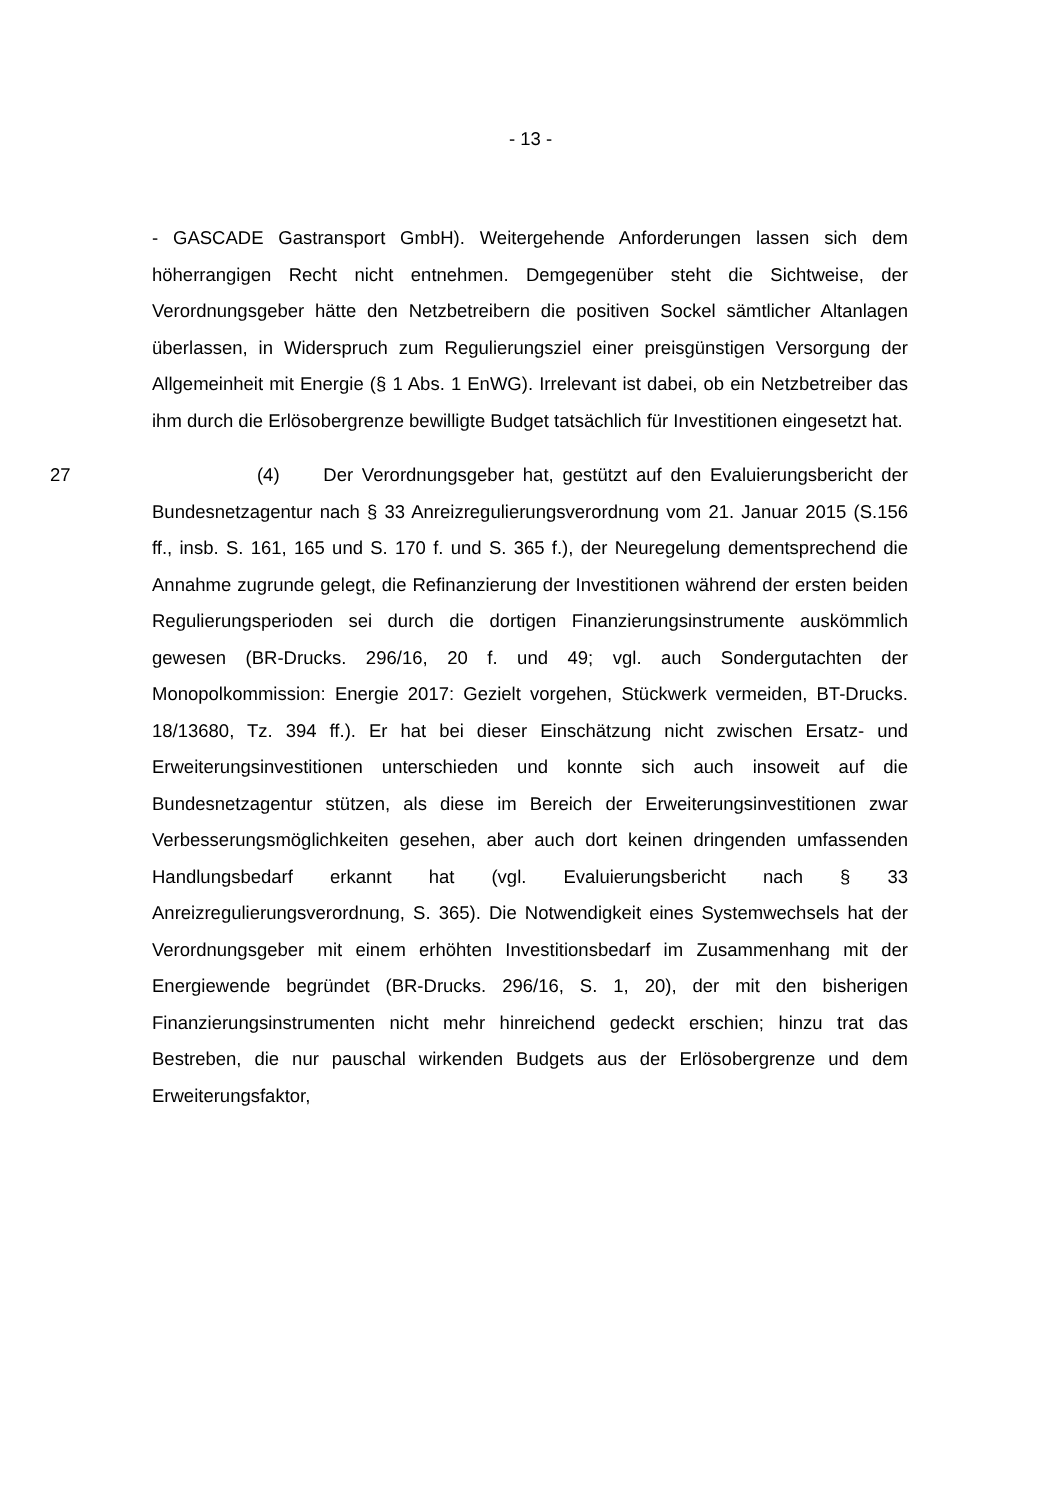- 13 -
- GASCADE Gastransport GmbH). Weitergehende Anforderungen lassen sich dem höherrangigen Recht nicht entnehmen. Demgegenüber steht die Sichtweise, der Verordnungsgeber hätte den Netzbetreibern die positiven Sockel sämtlicher Altanlagen überlassen, in Widerspruch zum Regulierungsziel einer preisgünstigen Versorgung der Allgemeinheit mit Energie (§ 1 Abs. 1 EnWG). Irrelevant ist dabei, ob ein Netzbetreiber das ihm durch die Erlösobergrenze bewilligte Budget tatsächlich für Investitionen eingesetzt hat.
27 (4) Der Verordnungsgeber hat, gestützt auf den Evaluierungsbericht der Bundesnetzagentur nach § 33 Anreizregulierungsverordnung vom 21. Januar 2015 (S.156 ff., insb. S. 161, 165 und S. 170 f. und S. 365 f.), der Neuregelung dementsprechend die Annahme zugrunde gelegt, die Refinanzierung der Investitionen während der ersten beiden Regulierungsperioden sei durch die dortigen Finanzierungsinstrumente auskömmlich gewesen (BR-Drucks. 296/16, 20 f. und 49; vgl. auch Sondergutachten der Monopolkommission: Energie 2017: Gezielt vorgehen, Stückwerk vermeiden, BT-Drucks. 18/13680, Tz. 394 ff.). Er hat bei dieser Einschätzung nicht zwischen Ersatz- und Erweiterungsinvestitionen unterschieden und konnte sich auch insoweit auf die Bundesnetzagentur stützen, als diese im Bereich der Erweiterungsinvestitionen zwar Verbesserungsmöglichkeiten gesehen, aber auch dort keinen dringenden umfassenden Handlungsbedarf erkannt hat (vgl. Evaluierungsbericht nach § 33 Anreizregulierungsverordnung, S. 365). Die Notwendigkeit eines Systemwechsels hat der Verordnungsgeber mit einem erhöhten Investitionsbedarf im Zusammenhang mit der Energiewende begründet (BR-Drucks. 296/16, S. 1, 20), der mit den bisherigen Finanzierungsinstrumenten nicht mehr hinreichend gedeckt erschien; hinzu trat das Bestreben, die nur pauschal wirkenden Budgets aus der Erlösobergrenze und dem Erweiterungsfaktor,